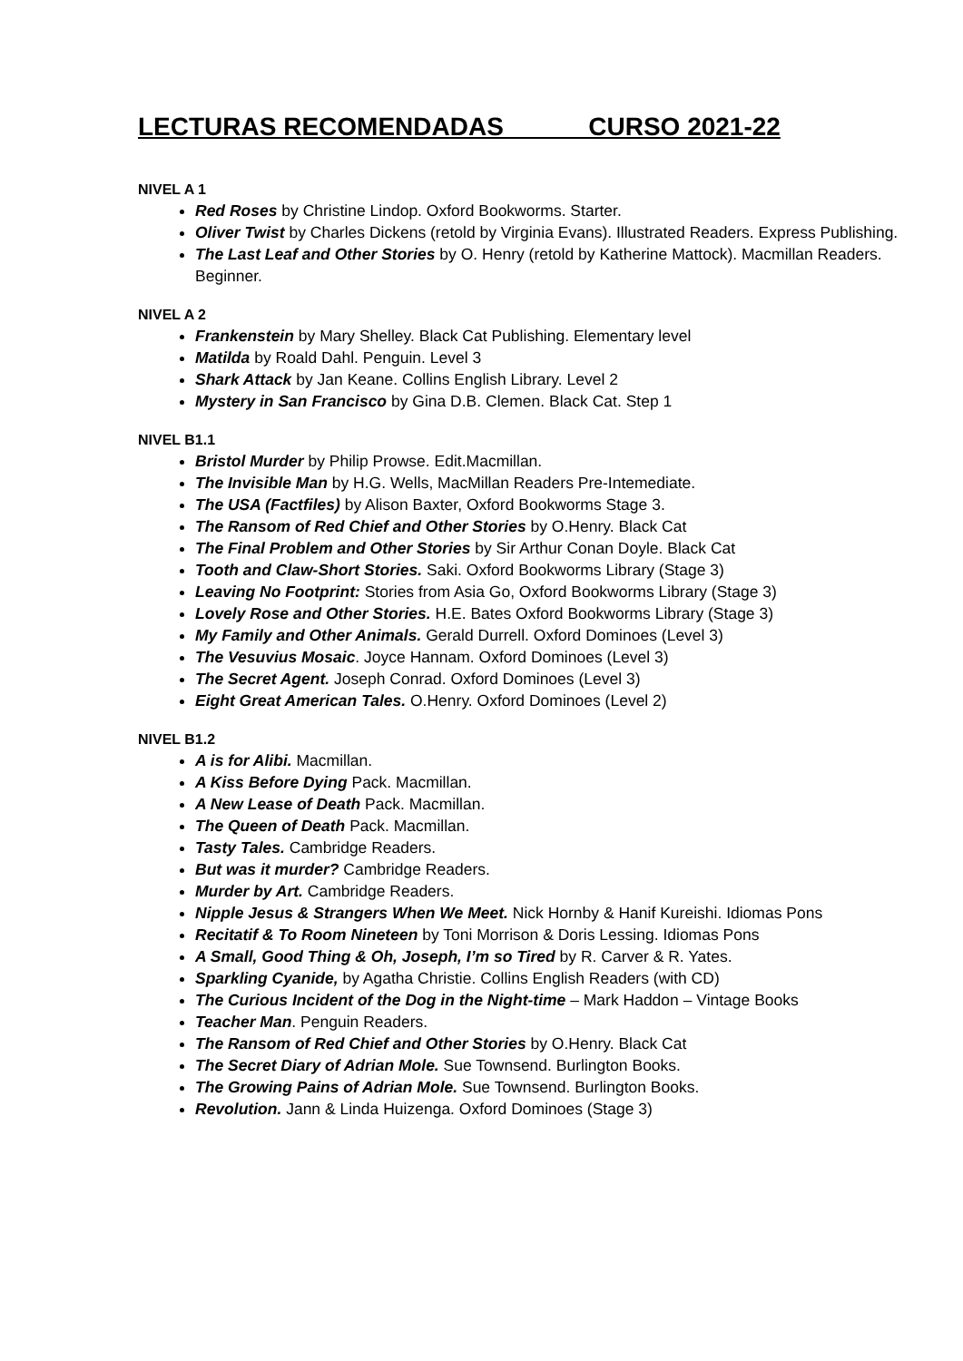LECTURAS RECOMENDADAS CURSO 2021-22
NIVEL A 1
Red Roses by Christine Lindop. Oxford Bookworms. Starter.
Oliver Twist by Charles Dickens (retold by Virginia Evans). Illustrated Readers. Express Publishing.
The Last Leaf and Other Stories by O. Henry (retold by Katherine Mattock). Macmillan Readers. Beginner.
NIVEL A 2
Frankenstein by Mary Shelley. Black Cat Publishing. Elementary level
Matilda by Roald Dahl. Penguin. Level 3
Shark Attack by Jan Keane. Collins English Library. Level 2
Mystery in San Francisco by Gina D.B. Clemen. Black Cat. Step 1
NIVEL B1.1
Bristol Murder by Philip Prowse. Edit.Macmillan.
The Invisible Man by H.G. Wells, MacMillan Readers Pre-Intemediate.
The USA (Factfiles) by Alison Baxter, Oxford Bookworms Stage 3.
The Ransom of Red Chief and Other Stories by O.Henry. Black Cat
The Final Problem and Other Stories by Sir Arthur Conan Doyle. Black Cat
Tooth and Claw-Short Stories. Saki. Oxford Bookworms Library (Stage 3)
Leaving No Footprint: Stories from Asia Go, Oxford Bookworms Library (Stage 3)
Lovely Rose and Other Stories. H.E. Bates Oxford Bookworms Library (Stage 3)
My Family and Other Animals. Gerald Durrell. Oxford Dominoes (Level 3)
The Vesuvius Mosaic. Joyce Hannam. Oxford Dominoes (Level 3)
The Secret Agent. Joseph Conrad. Oxford Dominoes (Level 3)
Eight Great American Tales. O.Henry. Oxford Dominoes (Level 2)
NIVEL B1.2
A is for Alibi. Macmillan.
A Kiss Before Dying Pack. Macmillan.
A New Lease of Death Pack. Macmillan.
The Queen of Death Pack. Macmillan.
Tasty Tales. Cambridge Readers.
But was it murder? Cambridge Readers.
Murder by Art. Cambridge Readers.
Nipple Jesus & Strangers When We Meet. Nick Hornby & Hanif Kureishi. Idiomas Pons
Recitatif & To Room Nineteen by Toni Morrison & Doris Lessing. Idiomas Pons
A Small, Good Thing & Oh, Joseph, I’m so Tired by R. Carver & R. Yates.
Sparkling Cyanide, by Agatha Christie. Collins English Readers (with CD)
The Curious Incident of the Dog in the Night-time – Mark Haddon – Vintage Books
Teacher Man. Penguin Readers.
The Ransom of Red Chief and Other Stories by O.Henry. Black Cat
The Secret Diary of Adrian Mole. Sue Townsend. Burlington Books.
The Growing Pains of Adrian Mole. Sue Townsend. Burlington Books.
Revolution. Jann & Linda Huizenga. Oxford Dominoes (Stage 3)